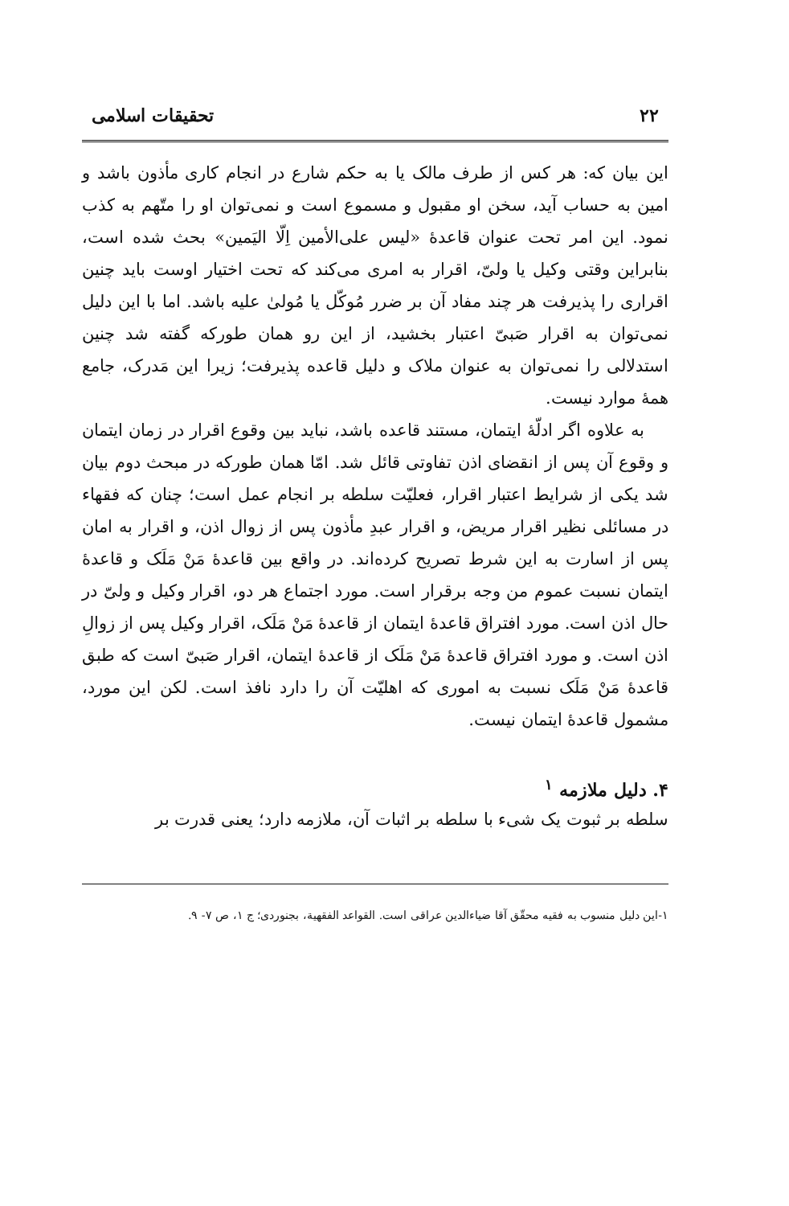۲۲ تحقیقات اسلامی
این بیان که: هر کس از طرف مالک یا به حکم شارع در انجام کاری مأذون باشد و امین به حساب آید، سخن او مقبول و مسموع است و نمی‌توان او را متّهم به کذب نمود. این امر تحت عنوان قاعدهٔ «لیس علی‌الأمین اِلّا الیَمین» بحث شده است، بنابراین وقتی وکیل یا ولیّ، اقرار به امری می‌کند که تحت اختیار اوست باید چنین اقراری را پذیرفت هر چند مفاد آن بر ضرر مُوکّل یا مُولیٰ علیه باشد. اما با این دلیل نمی‌توان به اقرار صَبیّ اعتبار بخشید، از این رو همان طورکه گفته شد چنین استدلالی را نمی‌توان به عنوان ملاک و دلیل قاعده پذیرفت؛ زیرا این مَدرک، جامع همهٔ موارد نیست.
به علاوه اگر ادلّهٔ ایتمان، مستند قاعده باشد، نباید بین وقوع اقرار در زمان ایتمان و وقوع آن پس از انقضای اذن تفاوتی قائل شد. امّا همان طورکه در مبحث دوم بیان شد یکی از شرایط اعتبار اقرار، فعلیّت سلطه بر انجام عمل است؛ چنان که فقهاء در مسائلی نظیر اقرار مریض، و اقرار عبدِ مأذون پس از زوال اذن، و اقرار به امان پس از اسارت به این شرط تصریح کرده‌اند. در واقع بین قاعدهٔ مَنْ مَلَک و قاعدهٔ ایتمان نسبت عموم من وجه برقرار است. مورد اجتماع هر دو، اقرار وکیل و ولیّ در حال اذن است. مورد افتراق قاعدهٔ ایتمان از قاعدهٔ مَنْ مَلَک، اقرار وکیل پس از زوالِ اذن است. و مورد افتراق قاعدهٔ مَنْ مَلَک از قاعدهٔ ایتمان، اقرار صَبیّ است که طبق قاعدهٔ مَنْ مَلَک نسبت به اموری که اهلیّت آن را دارد نافذ است. لکن این مورد، مشمول قاعدهٔ ایتمان نیست.
۴. دلیل ملازمه <sup>۱</sup>
سلطه بر ثبوت یک شیء با سلطه بر اثبات آن، ملازمه دارد؛ یعنی قدرت بر
۱-این دلیل منسوب به فقیه محقّق آقا ضیاءالدین عراقی است. القواعد الفقهیة، بجنوردی؛ ج ۱، ص ۷- ۹.